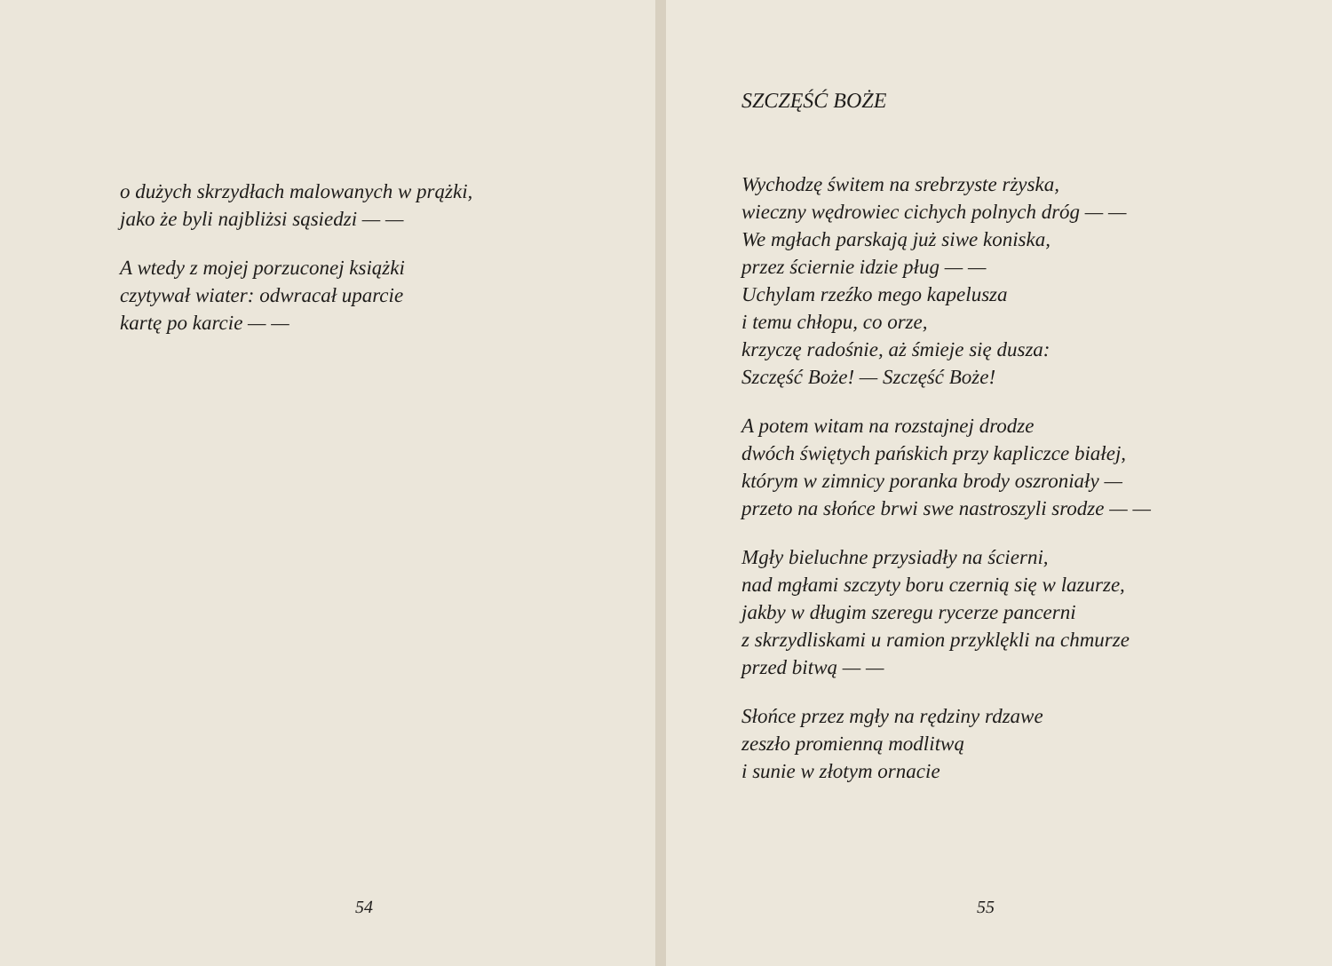o dużych skrzydłach malowanych w prążki,
jako że byli najbliżsi sąsiedzi — —
A wtedy z mojej porzuconej książki
czytywał wiater: odwracał uparcie
kartę po karcie — —
54
SZCZĘŚĆ BOŻE
Wychodzę świtem na srebrzyste rżyska,
wieczny wędrowiec cichych polnych dróg — —
We mgłach parskają już siwe koniska,
przez ściernie idzie pług — —
Uchylam rzeźko mego kapelusza
i temu chłopu, co orze,
krzyczę radośnie, aż śmieje się dusza:
Szczęść Boże! — Szczęść Boże!
A potem witam na rozstajnej drodze
dwóch świętych pańskich przy kapliczce białej,
którym w zimnicy poranka brody oszroniały —
przeto na słońce brwi swe nastroszyli srodze — —
Mgły bieluchne przysiadły na ścierni,
nad mgłami szczyty boru czernią się w lazurze,
jakby w długim szeregu rycerze pancerni
z skrzydliskami u ramion przyklękli na chmurze
przed bitwą — —
Słońce przez mgły na rędziny rdzawe
zeszło promienną modlitwą
i sunie w złotym ornacie
55